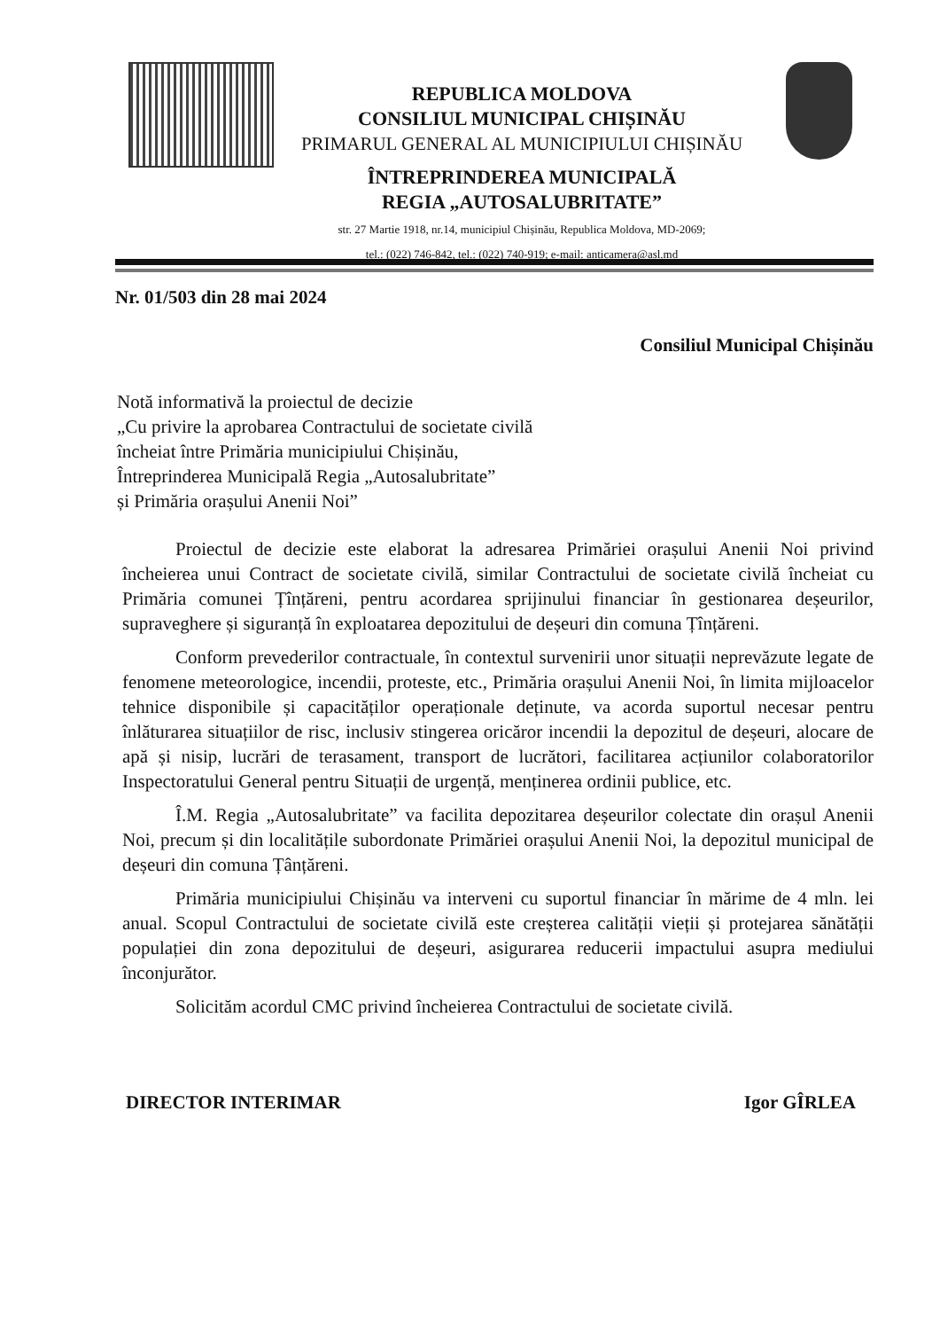REPUBLICA MOLDOVA
CONSILIUL MUNICIPAL CHIȘINĂU
PRIMARUL GENERAL AL MUNICIPIULUI CHIȘINĂU
ÎNTREPRINDEREA MUNICIPALĂ
REGIA „AUTOSALUBRITATE”
str. 27 Martie 1918, nr.14, municipiul Chișinău, Republica Moldova, MD-2069;
tel.: (022) 746-842, tel.: (022) 740-919; e-mail: anticamera@asl.md
Nr. 01/503 din 28 mai 2024
Consiliul Municipal Chișinău
Notă informativă la proiectul de decizie
„Cu privire la aprobarea Contractului de societate civilă
încheiat între Primăria municipiului Chișinău,
Întreprinderea Municipală Regia „Autosalubritate”
și Primăria orașului Anenii Noi”
Proiectul de decizie este elaborat la adresarea Primăriei orașului Anenii Noi privind încheierea unui Contract de societate civilă, similar Contractului de societate civilă încheiat cu Primăria comunei Țînțăreni, pentru acordarea sprijinului financiar în gestionarea deșeurilor, supraveghere și siguranță în exploatarea depozitului de deșeuri din comuna Țînțăreni.
Conform prevederilor contractuale, în contextul survenirii unor situații neprevăzute legate de fenomene meteorologice, incendii, proteste, etc., Primăria orașului Anenii Noi, în limita mijloacelor tehnice disponibile și capacităților operaționale deținute, va acorda suportul necesar pentru înlăturarea situațiilor de risc, inclusiv stingerea oricăror incendii la depozitul de deșeuri, alocare de apă și nisip, lucrări de terasament, transport de lucrători, facilitarea acțiunilor colaboratorilor Inspectoratului General pentru Situații de urgență, menținerea ordinii publice, etc.
Î.M. Regia „Autosalubritate” va facilita depozitarea deșeurilor colectate din orașul Anenii Noi, precum și din localitățile subordonate Primăriei orașului Anenii Noi, la depozitul municipal de deșeuri din comuna Țânțăreni.
Primăria municipiului Chișinău va interveni cu suportul financiar în mărime de 4 mln. lei anual. Scopul Contractului de societate civilă este creșterea calității vieții și protejarea sănătății populației din zona depozitului de deșeuri, asigurarea reducerii impactului asupra mediului înconjurător.
Solicităm acordul CMC privind încheierea Contractului de societate civilă.
DIRECTOR INTERIMAR Igor GÎRLEA